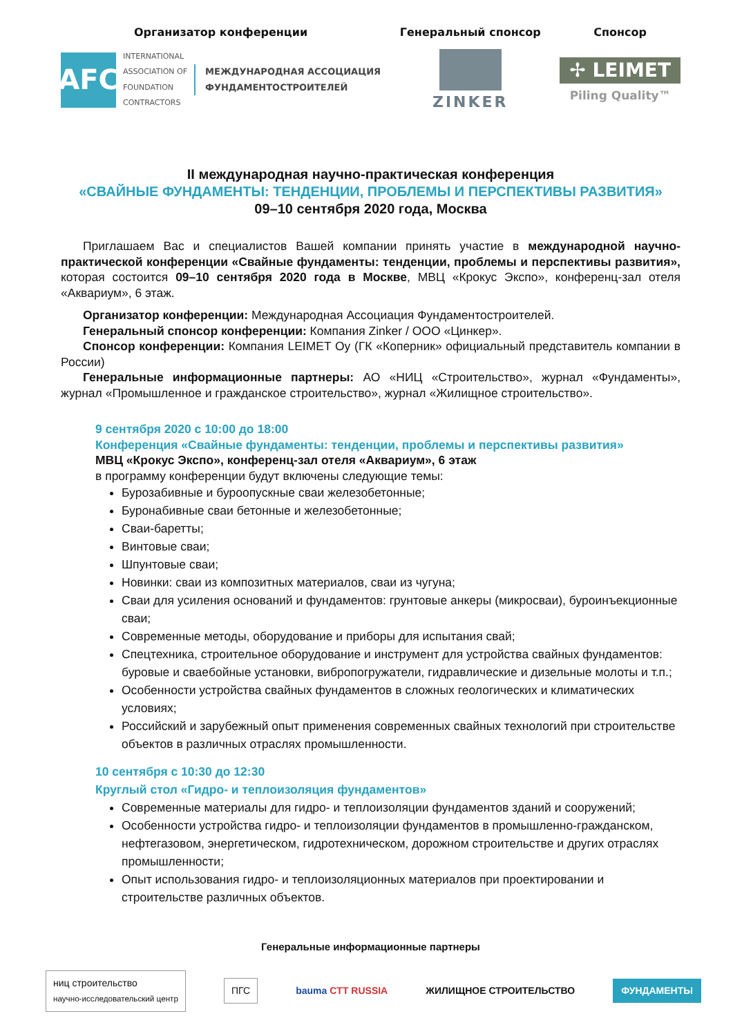Организатор конференции
AFC
INTERNATIONAL
ASSOCIATION OF
FOUNDATION
CONTRACTORS
МЕЖДУНАРОДНАЯ АССОЦИАЦИЯ
ФУНДАМЕНТОСТРОИТЕЛЕЙ
Генеральный спонсор
ZINKER
Спонсор
✢ LEIMET
Piling Quality™
II международная научно-практическая конференция
«СВАЙНЫЕ ФУНДАМЕНТЫ: ТЕНДЕНЦИИ, ПРОБЛЕМЫ И ПЕРСПЕКТИВЫ РАЗВИТИЯ»
09–10 сентября 2020 года, Москва
Приглашаем Вас и специалистов Вашей компании принять участие в международной научно-практической конференции «Свайные фундаменты: тенденции, проблемы и перспективы развития», которая состоится 09–10 сентября 2020 года в Москве, МВЦ «Крокус Экспо», конференц-зал отеля «Аквариум», 6 этаж.
Организатор конференции: Международная Ассоциация Фундаментостроителей.
Генеральный спонсор конференции: Компания Zinker / ООО «Цинкер».
Спонсор конференции: Компания LEIMET Oy (ГК «Коперник» официальный представитель компании в России)
Генеральные информационные партнеры: АО «НИЦ «Строительство», журнал «Фундаменты», журнал «Промышленное и гражданское строительство», журнал «Жилищное строительство».
9 сентября 2020 с 10:00 до 18:00
Конференция «Свайные фундаменты: тенденции, проблемы и перспективы развития»
МВЦ «Крокус Экспо», конференц-зал отеля «Аквариум», 6 этаж
в программу конференции будут включены следующие темы:
Бурозабивные и буроопускные сваи железобетонные;
Буронабивные сваи бетонные и железобетонные;
Сваи-баретты;
Винтовые сваи;
Шпунтовые сваи;
Новинки: сваи из композитных материалов, сваи из чугуна;
Сваи для усиления оснований и фундаментов: грунтовые анкеры (микросваи), буроинъекционные сваи;
Современные методы, оборудование и приборы для испытания свай;
Спецтехника, строительное оборудование и инструмент для устройства свайных фундаментов: буровые и сваебойные установки, вибропогружатели, гидравлические и дизельные молоты и т.п.;
Особенности устройства свайных фундаментов в сложных геологических и климатических условиях;
Российский и зарубежный опыт применения современных свайных технологий при строительстве объектов в различных отраслях промышленности.
10 сентября с 10:30 до 12:30
Круглый стол «Гидро- и теплоизоляция фундаментов»
Современные материалы для гидро- и теплоизоляции фундаментов зданий и сооружений;
Особенности устройства гидро- и теплоизоляции фундаментов в промышленно-гражданском, нефтегазовом, энергетическом, гидротехническом, дорожном строительстве и других отраслях промышленности;
Опыт использования гидро- и теплоизоляционных материалов при проектировании и строительстве различных объектов.
Генеральные информационные партнеры
ниц строительство
научно-исследовательский центр ПГС bauma CTT RUSSIA ЖИЛИЩНОЕ СТРОИТЕЛЬСТВО ФУНДАМЕНТЫ